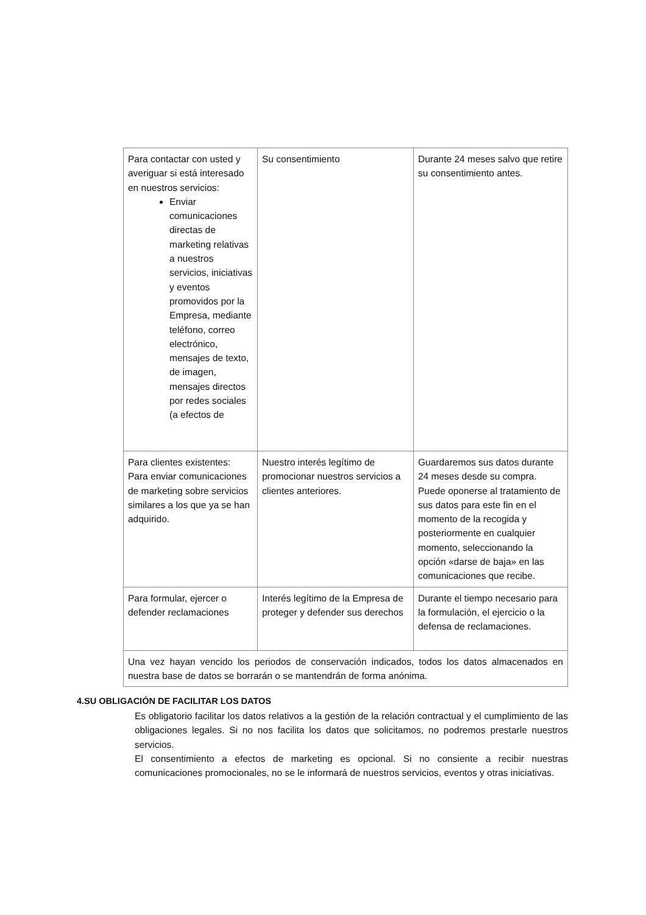| Para contactar con usted y averiguar si está interesado en nuestros servicios: Enviar comunicaciones directas de marketing relativas a nuestros servicios, iniciativas y eventos promovidos por la Empresa, mediante teléfono, correo electrónico, mensajes de texto, de imagen, mensajes directos por redes sociales (a efectos de | Su consentimiento | Durante 24 meses salvo que retire su consentimiento antes. |
| Para clientes existentes: Para enviar comunicaciones de marketing sobre servicios similares a los que ya se han adquirido. | Nuestro interés legítimo de promocionar nuestros servicios a clientes anteriores. | Guardaremos sus datos durante 24 meses desde su compra. Puede oponerse al tratamiento de sus datos para este fin en el momento de la recogida y posteriormente en cualquier momento, seleccionando la opción «darse de baja» en las comunicaciones que recibe. |
| Para formular, ejercer o defender reclamaciones | Interés legítimo de la Empresa de proteger y defender sus derechos | Durante el tiempo necesario para la formulación, el ejercicio o la defensa de reclamaciones. |
| Una vez hayan vencido los periodos de conservación indicados, todos los datos almacenados en nuestra base de datos se borrarán o se mantendrán de forma anónima. | | |
4.SU OBLIGACIÓN DE FACILITAR LOS DATOS
Es obligatorio facilitar los datos relativos a la gestión de la relación contractual y el cumplimiento de las obligaciones legales. Si no nos facilita los datos que solicitamos, no podremos prestarle nuestros servicios.
El consentimiento a efectos de marketing es opcional. Si no consiente a recibir nuestras comunicaciones promocionales, no se le informará de nuestros servicios, eventos y otras iniciativas.